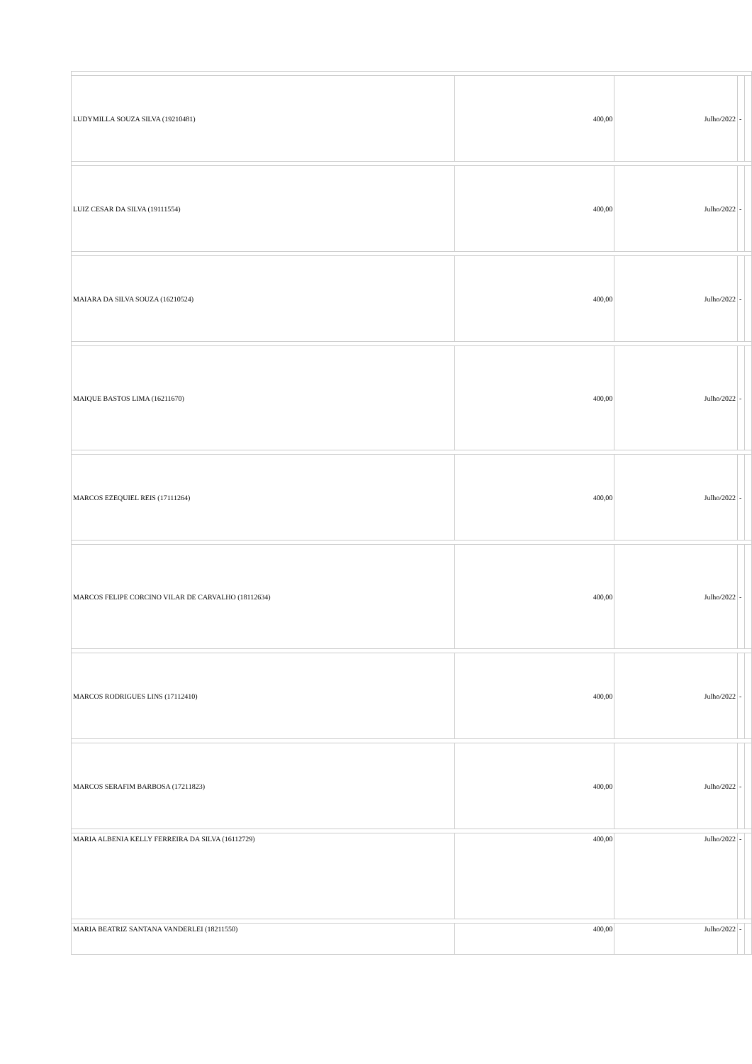| LUDYMILLA SOUZA SILVA (19210481) | 400,00 | Julho/2022 | - | |
| LUIZ CESAR DA SILVA (19111554) | 400,00 | Julho/2022 | - | |
| MAIARA DA SILVA SOUZA (16210524) | 400,00 | Julho/2022 | - | |
| MAIQUE BASTOS LIMA (16211670) | 400,00 | Julho/2022 | - | |
| MARCOS EZEQUIEL REIS (17111264) | 400,00 | Julho/2022 | - | |
| MARCOS FELIPE CORCINO VILAR DE CARVALHO (18112634) | 400,00 | Julho/2022 | - | |
| MARCOS RODRIGUES LINS (17112410) | 400,00 | Julho/2022 | - | |
| MARCOS SERAFIM BARBOSA (17211823) | 400,00 | Julho/2022 | - | |
| MARIA ALBENIA KELLY FERREIRA DA SILVA (16112729) | 400,00 | Julho/2022 | - | |
| MARIA BEATRIZ SANTANA VANDERLEI (18211550) | 400,00 | Julho/2022 | - | |